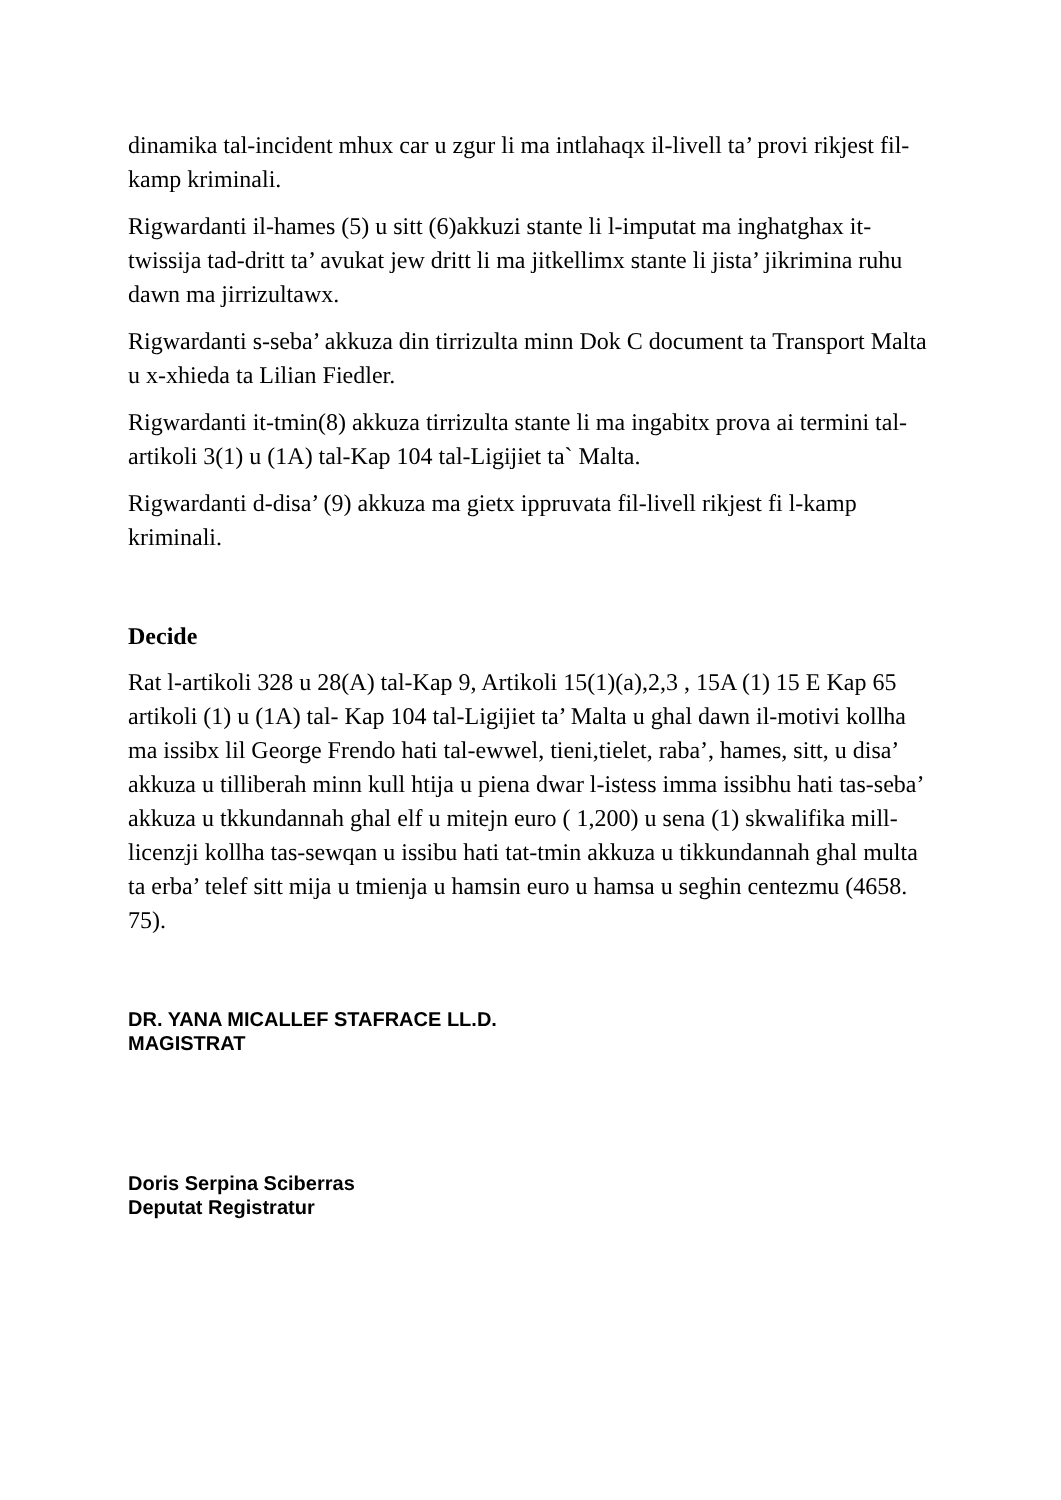dinamika tal-incident mhux car u zgur li ma intlahaqx il-livell ta’ provi rikjest fil-kamp kriminali.
Rigwardanti il-hames (5) u sitt (6)akkuzi stante li l-imputat ma inghatghax it-twissija tad-dritt ta’ avukat jew dritt li ma jitkellimx stante li jista’ jikrimina ruhu dawn ma jirrizultawx.
Rigwardanti s-seba’ akkuza din tirrizulta minn Dok C document ta Transport Malta u x-xhieda ta Lilian Fiedler.
Rigwardanti it-tmin(8) akkuza tirrizulta stante li ma ingabitx prova ai termini tal-artikoli 3(1) u (1A) tal-Kap 104 tal-Ligijiet ta` Malta.
Rigwardanti d-disa’ (9) akkuza ma gietx ippruvata fil-livell rikjest fi l-kamp kriminali.
Decide
Rat l-artikoli 328 u 28(A) tal-Kap 9, Artikoli 15(1)(a),2,3 , 15A (1) 15 E Kap 65 artikoli (1) u (1A) tal- Kap 104 tal-Ligijiet ta’ Malta u ghal dawn il-motivi kollha ma issibx lil George Frendo hati tal-ewwel, tieni,tielet, raba’, hames, sitt, u disa’ akkuza u tilliberah minn kull htija u piena dwar l-istess imma issibhu hati tas-seba’ akkuza u tkkundannah ghal elf u mitejn euro ( 1,200) u sena (1) skwalifika mill-licenzji kollha tas-sewqan u issibu hati tat-tmin akkuza u tikkundannah ghal multa ta erba’ telef sitt mija u tmienja u hamsin euro u hamsa u seghin centezmu (4658. 75).
DR. YANA MICALLEF STAFRACE LL.D.
MAGISTRAT
Doris Serpina Sciberras
Deputat Registratur